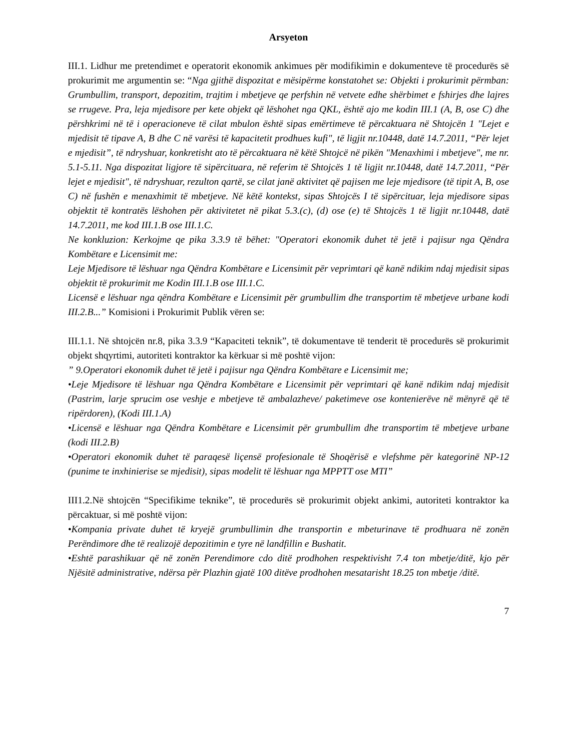Arsyeton
III.1. Lidhur me pretendimet e operatorit ekonomik ankimues për modifikimin e dokumenteve të procedurës së prokurimit me argumentin se: “Nga gjithë dispozitat e mësipërme konstatohet se: Objekti i prokurimit përmban: Grumbullim, transport, depozitim, trajtim i mbetjeve qe perfshin në vetvete edhe shërbimet e fshirjes dhe lajres se rrugeve. Pra, leja mjedisore per kete objekt që lëshohet nga QKL, është ajo me kodin III.1 (A, B, ose C) dhe përshkrimi në të i operacioneve të cilat mbulon është sipas emërtimeve të përcaktuara në Shtojcën 1 "Lejet e mjedisit të tipave A, B dhe C në varësi të kapacitetit prodhues kufi", të ligjit nr.10448, datë 14.7.2011, “Për lejet e mjedisit”, të ndryshuar, konkretisht ato të përcaktuara në këtë Shtojcë në pikën "Menaxhimi i mbetjeve", me nr. 5.1-5.11. Nga dispozitat ligjore të sipërcituara, në referim të Shtojcës 1 të ligjit nr.10448, datë 14.7.2011, “Për lejet e mjedisit", të ndryshuar, rezulton qartë, se cilat janë aktivitet që pajisen me leje mjedisore (të tipit A, B, ose C) në fushën e menaxhimit të mbetjeve. Në këtë kontekst, sipas Shtojcës I të sipërcituar, leja mjedisore sipas objektit të kontratës lëshohen për aktivitetet në pikat 5.3.(c), (d) ose (e) të Shtojcës 1 të ligjit nr.10448, datë 14.7.2011, me kod III.1.B ose III.1.C.
Ne konkluzion: Kerkojme qe pika 3.3.9 të bëhet: "Operatori ekonomik duhet të jetë i pajisur nga Qëndra Kombëtare e Licensimit me:
Leje Mjedisore të lëshuar nga Qëndra Kombëtare e Licensimit për veprimtari që kanë ndikim ndaj mjedisit sipas objektit të prokurimit me Kodin III.1.B ose III.1.C.
Licensë e lëshuar nga qëndra Kombëtare e Licensimit për grumbullim dhe transportim të mbetjeve urbane kodi III.2.B...” Komisioni i Prokurimit Publik vëren se:
III.1.1. Në shtojcën nr.8, pika 3.3.9 “Kapaciteti teknik”, të dokumentave të tenderit të procedurës së prokurimit objekt shqyrtimi, autoriteti kontraktor ka kërkuar si më poshtë vijon:
” 9.Operatori ekonomik duhet të jetë i pajisur nga Qëndra Kombëtare e Licensimit me;
•Leje Mjedisore të lëshuar nga Qëndra Kombëtare e Licensimit për veprimtari që kanë ndikim ndaj mjedisit (Pastrim, larje sprucim ose veshje e mbetjeve të ambalazheve/ paketimeve ose kontenierëve në mënyrë që të ripërdoren), (Kodi III.1.A)
•Licensë e lëshuar nga Qëndra Kombëtare e Licensimit për grumbullim dhe transportim të mbetjeve urbane (kodi III.2.B)
•Operatori ekonomik duhet të paraqesë liçensë profesionale të Shoqërisë e vlefshme për kategorinë NP-12 (punime te inxhinierise se mjedisit), sipas modelit të lëshuar nga MPPTT ose MTI”
III1.2.Në shtojcën “Specifikime teknike”, të procedurës së prokurimit objekt ankimi, autoriteti kontraktor ka përcaktuar, si më poshtë vijon:
•Kompania private duhet të kryejë grumbullimin dhe transportin e mbeturinave të prodhuara në zonën Perëndimore dhe të realizojë depozitimin e tyre në landfillin e Bushatit.
•Eshtë parashikuar që në zonën Perendimore cdo ditë prodhohen respektivisht 7.4 ton mbetje/ditë, kjo për Njësitë administrative, ndërsa për Plazhin gjatë 100 ditëve prodhohen mesatarisht 18.25 ton mbetje /ditë.
7